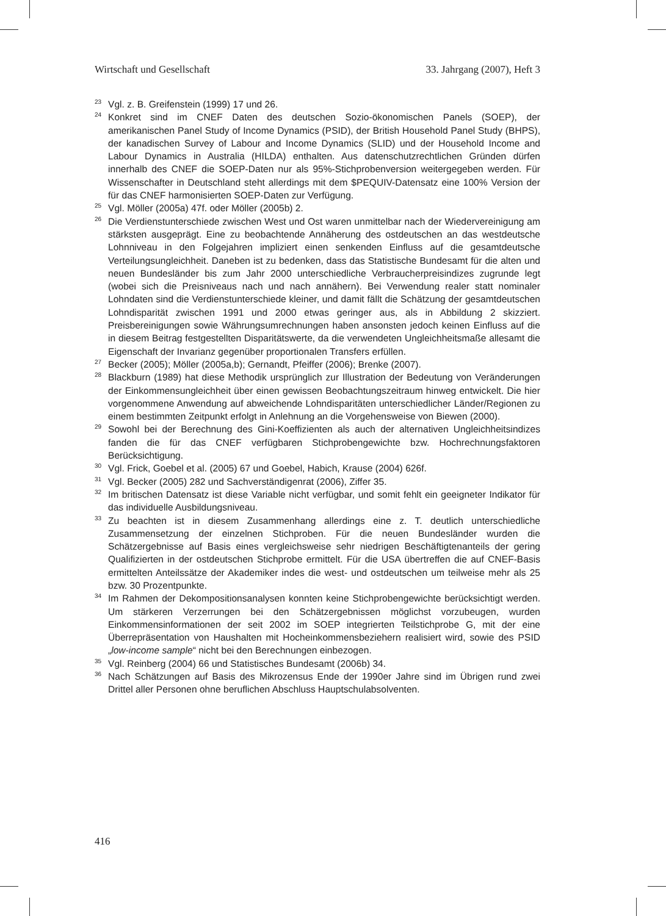Wirtschaft und Gesellschaft 33. Jahrgang (2007), Heft 3
<sup>23</sup>
Vgl. z. B. Greifenstein (1999) 17 und 26.
<sup>24</sup>
Konkret sind im CNEF Daten des deutschen Sozio-ökonomischen Panels (SOEP), der amerikanischen Panel Study of Income Dynamics (PSID), der British Household Panel Study (BHPS), der kanadischen Survey of Labour and Income Dynamics (SLID) und der Household Income and Labour Dynamics in Australia (HILDA) enthalten. Aus datenschutzrechtlichen Gründen dürfen innerhalb des CNEF die SOEP-Daten nur als 95%-Stichprobenversion weitergegeben werden. Für Wissenschafter in Deutschland steht allerdings mit dem $PEQUIV-Datensatz eine 100% Version der für das CNEF harmonisierten SOEP-Daten zur Verfügung.
<sup>25</sup>
Vgl. Möller (2005a) 47f. oder Möller (2005b) 2.
<sup>26</sup>
Die Verdienstunterschiede zwischen West und Ost waren unmittelbar nach der Wiedervereinigung am stärksten ausgeprägt. Eine zu beobachtende Annäherung des ostdeutschen an das westdeutsche Lohnniveau in den Folgejahren impliziert einen senkenden Einfluss auf die gesamtdeutsche Verteilungsungleichheit. Daneben ist zu bedenken, dass das Statistische Bundesamt für die alten und neuen Bundesländer bis zum Jahr 2000 unterschiedliche Verbraucherpreisindizes zugrunde legt (wobei sich die Preisniveaus nach und nach annähern). Bei Verwendung realer statt nominaler Lohndaten sind die Verdienstunterschiede kleiner, und damit fällt die Schätzung der gesamtdeutschen Lohndisparität zwischen 1991 und 2000 etwas geringer aus, als in Abbildung 2 skizziert. Preisbereinigungen sowie Währungsumrechnungen haben ansonsten jedoch keinen Einfluss auf die in diesem Beitrag festgestellten Disparitätswerte, da die verwendeten Ungleichheitsmaße allesamt die Eigenschaft der Invarianz gegenüber proportionalen Transfers erfüllen.
<sup>27</sup>
Becker (2005); Möller (2005a,b); Gernandt, Pfeiffer (2006); Brenke (2007).
<sup>28</sup>
Blackburn (1989) hat diese Methodik ursprünglich zur Illustration der Bedeutung von Veränderungen der Einkommensungleichheit über einen gewissen Beobachtungszeitraum hinweg entwickelt. Die hier vorgenommene Anwendung auf abweichende Lohndisparitäten unterschiedlicher Länder/Regionen zu einem bestimmten Zeitpunkt erfolgt in Anlehnung an die Vorgehensweise von Biewen (2000).
<sup>29</sup>
Sowohl bei der Berechnung des Gini-Koeffizienten als auch der alternativen Ungleichheitsindizes fanden die für das CNEF verfügbaren Stichprobengewichte bzw. Hochrechnungsfaktoren Berücksichtigung.
<sup>30</sup>
Vgl. Frick, Goebel et al. (2005) 67 und Goebel, Habich, Krause (2004) 626f.
<sup>31</sup>
Vgl. Becker (2005) 282 und Sachverständigenrat (2006), Ziffer 35.
<sup>32</sup>
Im britischen Datensatz ist diese Variable nicht verfügbar, und somit fehlt ein geeigneter Indikator für das individuelle Ausbildungsniveau.
<sup>33</sup>
Zu beachten ist in diesem Zusammenhang allerdings eine z. T. deutlich unterschiedliche Zusammensetzung der einzelnen Stichproben. Für die neuen Bundesländer wurden die Schätzergebnisse auf Basis eines vergleichsweise sehr niedrigen Beschäftigtenanteils der gering Qualifizierten in der ostdeutschen Stichprobe ermittelt. Für die USA übertreffen die auf CNEF-Basis ermittelten Anteilssätze der Akademiker indes die west- und ostdeutschen um teilweise mehr als 25 bzw. 30 Prozentpunkte.
<sup>34</sup>
Im Rahmen der Dekompositionsanalysen konnten keine Stichprobengewichte berücksichtigt werden. Um stärkeren Verzerrungen bei den Schätzergebnissen möglichst vorzubeugen, wurden Einkommensinformationen der seit 2002 im SOEP integrierten Teilstichprobe G, mit der eine Überrepräsentation von Haushalten mit Hocheinkommensbeziehern realisiert wird, sowie des PSID „low-income sample“ nicht bei den Berechnungen einbezogen.
<sup>35</sup>
Vgl. Reinberg (2004) 66 und Statistisches Bundesamt (2006b) 34.
<sup>36</sup>
Nach Schätzungen auf Basis des Mikrozensus Ende der 1990er Jahre sind im Übrigen rund zwei Drittel aller Personen ohne beruflichen Abschluss Hauptschulabsolventen.
416